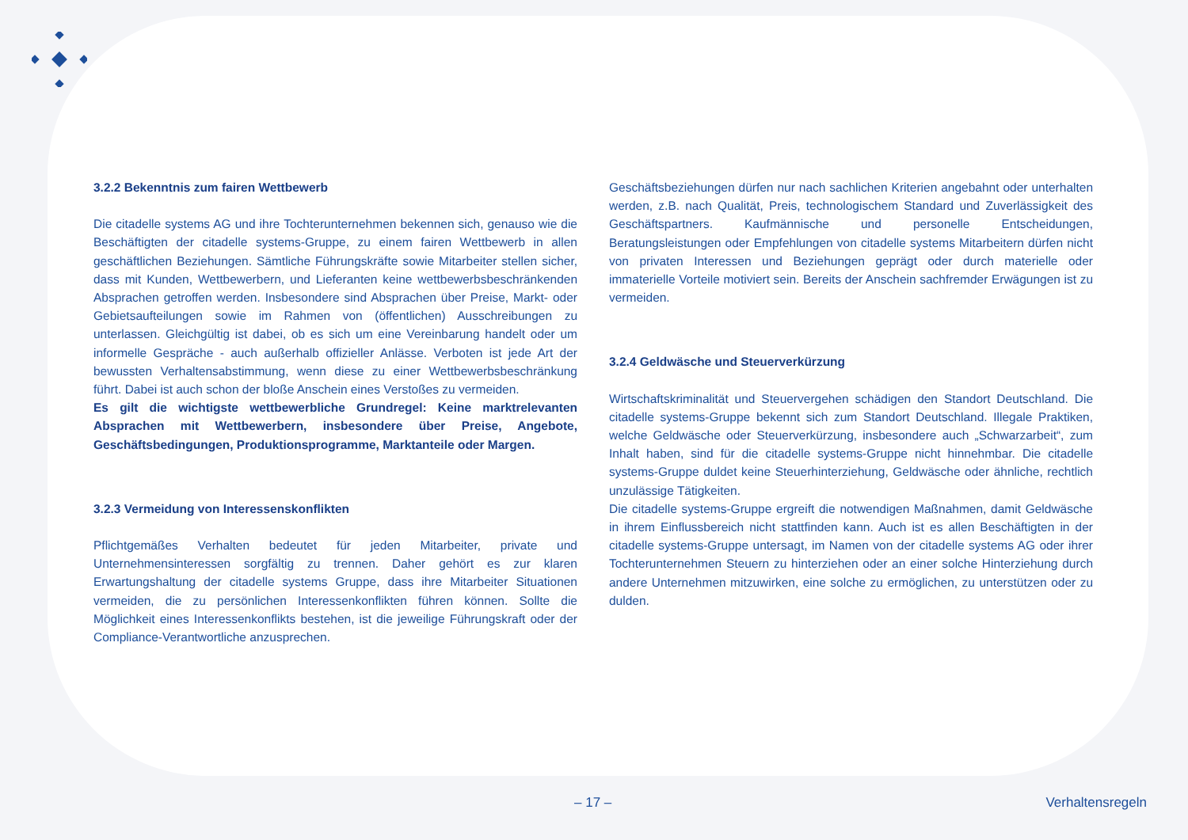3.2.2 Bekenntnis zum fairen Wettbewerb
Die citadelle systems AG und ihre Tochterunternehmen bekennen sich, genauso wie die Beschäftigten der citadelle systems-Gruppe, zu einem fairen Wettbewerb in allen geschäftlichen Beziehungen. Sämtliche Führungskräfte sowie Mitarbeiter stellen sicher, dass mit Kunden, Wettbewerbern, und Lieferanten keine wettbewerbsbeschränkenden Absprachen getroffen werden. Insbesondere sind Absprachen über Preise, Markt- oder Gebietsaufteilungen sowie im Rahmen von (öffentlichen) Ausschreibungen zu unterlassen. Gleichgültig ist dabei, ob es sich um eine Vereinbarung handelt oder um informelle Gespräche - auch außerhalb offizieller Anlässe. Verboten ist jede Art der bewussten Verhaltensabstimmung, wenn diese zu einer Wettbewerbsbeschränkung führt. Dabei ist auch schon der bloße Anschein eines Verstoßes zu vermeiden.
Es gilt die wichtigste wettbewerbliche Grundregel: Keine marktrelevanten Absprachen mit Wettbewerbern, insbesondere über Preise, Angebote, Geschäftsbedingungen, Produktionsprogramme, Marktanteile oder Margen.
3.2.3 Vermeidung von Interessenskonflikten
Pflichtgemäßes Verhalten bedeutet für jeden Mitarbeiter, private und Unternehmensinteressen sorgfältig zu trennen. Daher gehört es zur klaren Erwartungshaltung der citadelle systems Gruppe, dass ihre Mitarbeiter Situationen vermeiden, die zu persönlichen Interessenkonflikten führen können. Sollte die Möglichkeit eines Interessenkonflikts bestehen, ist die jeweilige Führungskraft oder der Compliance-Verantwortliche anzusprechen.
Geschäftsbeziehungen dürfen nur nach sachlichen Kriterien angebahnt oder unterhalten werden, z.B. nach Qualität, Preis, technologischem Standard und Zuverlässigkeit des Geschäftspartners. Kaufmännische und personelle Entscheidungen, Beratungsleistungen oder Empfehlungen von citadelle systems Mitarbeitern dürfen nicht von privaten Interessen und Beziehungen geprägt oder durch materielle oder immaterielle Vorteile motiviert sein. Bereits der Anschein sachfremder Erwägungen ist zu vermeiden.
3.2.4 Geldwäsche und Steuerverkürzung
Wirtschaftskriminalität und Steuervergehen schädigen den Standort Deutschland. Die citadelle systems-Gruppe bekennt sich zum Standort Deutschland. Illegale Praktiken, welche Geldwäsche oder Steuerverkürzung, insbesondere auch „Schwarzarbeit“, zum Inhalt haben, sind für die citadelle systems-Gruppe nicht hinnehmbar. Die citadelle systems-Gruppe duldet keine Steuerhinterziehung, Geldwäsche oder ähnliche, rechtlich unzulässige Tätigkeiten.
Die citadelle systems-Gruppe ergreift die notwendigen Maßnahmen, damit Geldwäsche in ihrem Einflussbereich nicht stattfinden kann. Auch ist es allen Beschäftigten in der citadelle systems-Gruppe untersagt, im Namen von der citadelle systems AG oder ihrer Tochterunternehmen Steuern zu hinterziehen oder an einer solche Hinterziehung durch andere Unternehmen mitzuwirken, eine solche zu ermöglichen, zu unterstützen oder zu dulden.
– 17 – Verhaltensregeln